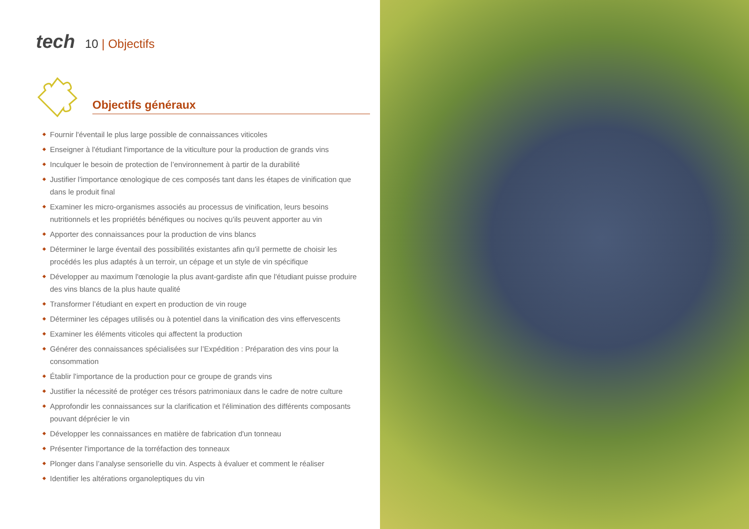tech 10 | Objectifs
Objectifs généraux
Fournir l'éventail le plus large possible de connaissances viticoles
Enseigner à l'étudiant l'importance de la viticulture pour la production de grands vins
Inculquer le besoin de protection de l’environnement à partir de la durabilité
Justifier l'importance œnologique de ces composés tant dans les étapes de vinification que dans le produit final
Examiner les micro-organismes associés au processus de vinification, leurs besoins nutritionnels et les propriétés bénéfiques ou nocives qu'ils peuvent apporter au vin
Apporter des connaissances pour la production de vins blancs
Déterminer le large éventail des possibilités existantes afin qu'il permette de choisir les procédés les plus adaptés à un terroir, un cépage et un style de vin spécifique
Développer au maximum l'œnologie la plus avant-gardiste afin que l'étudiant puisse produire des vins blancs de la plus haute qualité
Transformer l’étudiant en expert en production de vin rouge
Déterminer les cépages utilisés ou à potentiel dans la vinification des vins effervescents
Examiner les éléments viticoles qui affectent la production
Générer des connaissances spécialisées sur l’Expédition : Préparation des vins pour la consommation
Établir l'importance de la production pour ce groupe de grands vins
Justifier la nécessité de protéger ces trésors patrimoniaux dans le cadre de notre culture
Approfondir les connaissances sur la clarification et l'élimination des différents composants pouvant déprécier le vin
Développer les connaissances en matière de fabrication d'un tonneau
Présenter l'importance de la torréfaction des tonneaux
Plonger dans l’analyse sensorielle du vin. Aspects à évaluer et comment le réaliser
Identifier les altérations organoleptiques du vin